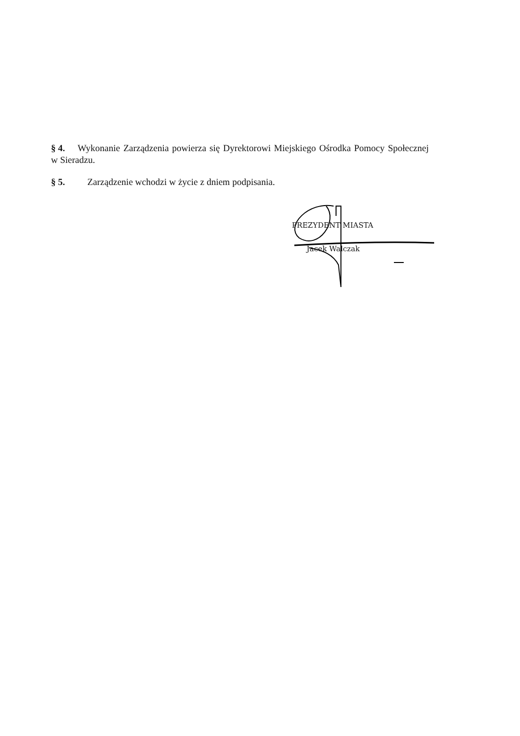§ 4. Wykonanie Zarządzenia powierza się Dyrektorowi Miejskiego Ośrodka Pomocy Społecznej w Sieradzu.
§ 5. Zarządzenie wchodzi w życie z dniem podpisania.
PREZYDENT MIASTA
Jacek Walczak